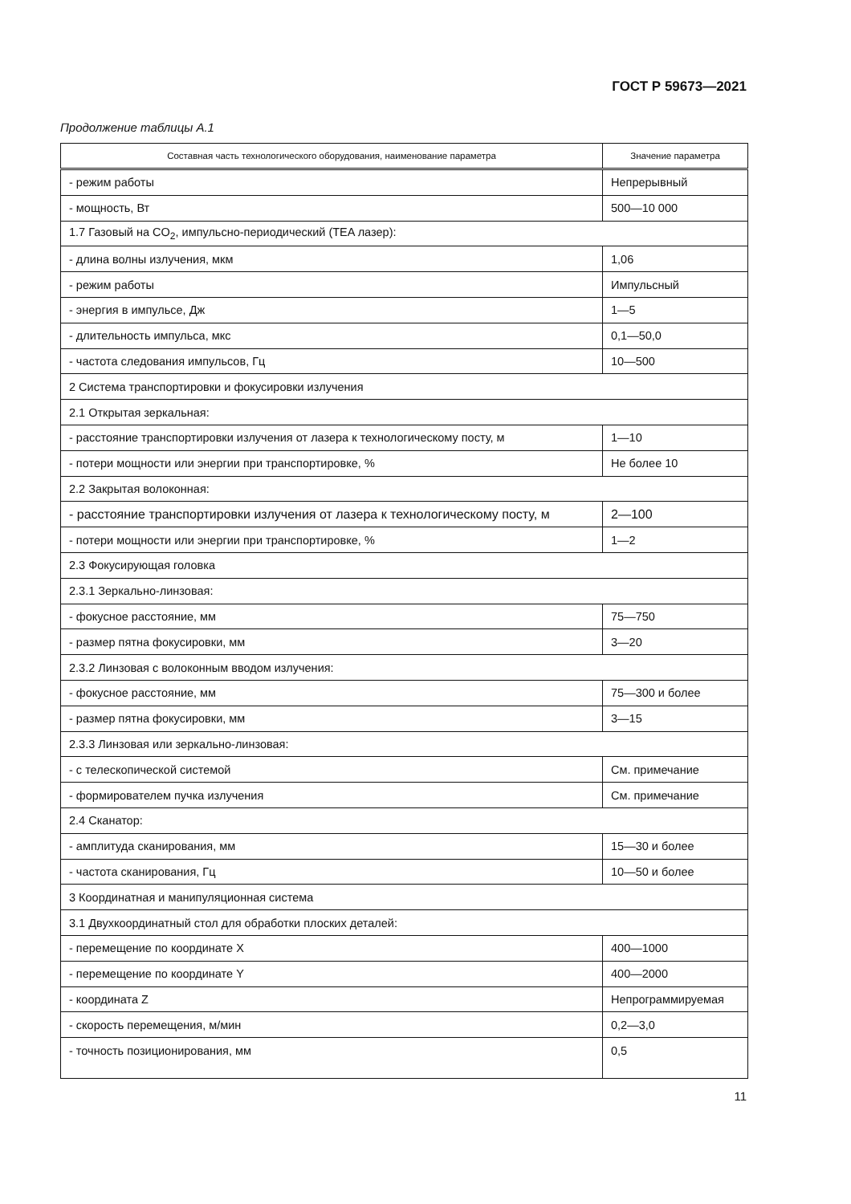ГОСТ Р 59673—2021
Продолжение таблицы А.1
| Составная часть технологического оборудования, наименование параметра | Значение параметра |
| --- | --- |
| - режим работы | Непрерывный |
| - мощность, Вт | 500—10 000 |
| 1.7 Газовый на CO<sub>2</sub>, импульсно-периодический (TEA лазер): | |
| - длина волны излучения, мкм | 1,06 |
| - режим работы | Импульсный |
| - энергия в импульсе, Дж | 1—5 |
| - длительность импульса, мкс | 0,1—50,0 |
| - частота следования импульсов, Гц | 10—500 |
| 2 Система транспортировки и фокусировки излучения | |
| 2.1 Открытая зеркальная: | |
| - расстояние транспортировки излучения от лазера к технологическому посту, м | 1—10 |
| - потери мощности или энергии при транспортировке, % | Не более 10 |
| 2.2 Закрытая волоконная: | |
| - расстояние транспортировки излучения от лазера к технологическому посту, м | 2—100 |
| - потери мощности или энергии при транспортировке, % | 1—2 |
| 2.3 Фокусирующая головка | |
| 2.3.1 Зеркально-линзовая: | |
| - фокусное расстояние, мм | 75—750 |
| - размер пятна фокусировки, мм | 3—20 |
| 2.3.2 Линзовая с волоконным вводом излучения: | |
| - фокусное расстояние, мм | 75—300 и более |
| - размер пятна фокусировки, мм | 3—15 |
| 2.3.3 Линзовая или зеркально-линзовая: | |
| - с телескопической системой | См. примечание |
| - формирователем пучка излучения | См. примечание |
| 2.4 Сканатор: | |
| - амплитуда сканирования, мм | 15—30 и более |
| - частота сканирования, Гц | 10—50 и более |
| 3 Координатная и манипуляционная система | |
| 3.1 Двухкоординатный стол для обработки плоских деталей: | |
| - перемещение по координате X | 400—1000 |
| - перемещение по координате Y | 400—2000 |
| - координата Z | Непрограммируемая |
| - скорость перемещения, м/мин | 0,2—3,0 |
| - точность позиционирования, мм | 0,5 |
11